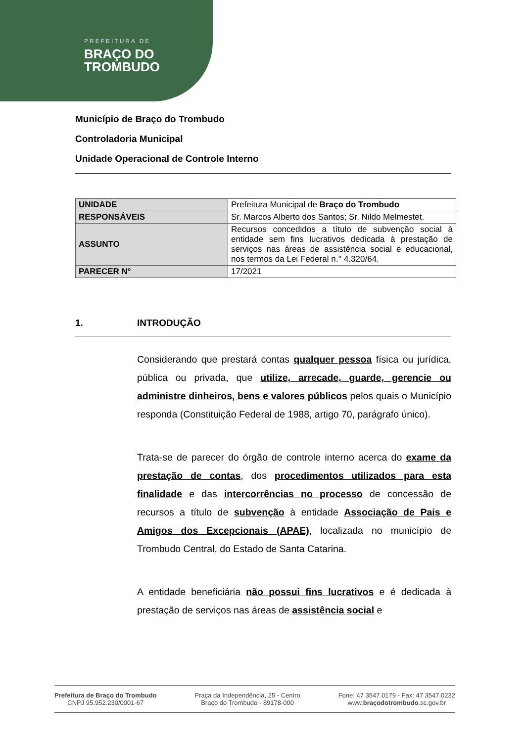PREFEITURA DE
BRAÇO DO
TROMBUDO
Município de Braço do Trombudo
Controladoria Municipal
Unidade Operacional de Controle Interno
| UNIDADE | Prefeitura Municipal de Braço do Trombudo |
| RESPONSÁVEIS | Sr. Marcos Alberto dos Santos; Sr. Nildo Melmestet. |
| ASSUNTO | Recursos concedidos a título de subvenção social à entidade sem fins lucrativos dedicada à prestação de serviços nas áreas de assistência social e educacional, nos termos da Lei Federal n.° 4.320/64. |
| PARECER N° | 17/2021 |
1. INTRODUÇÃO
Considerando que prestará contas qualquer pessoa física ou jurídica, pública ou privada, que utilize, arrecade, guarde, gerencie ou administre dinheiros, bens e valores públicos pelos quais o Município responda (Constituição Federal de 1988, artigo 70, parágrafo único).
Trata-se de parecer do órgão de controle interno acerca do exame da prestação de contas, dos procedimentos utilizados para esta finalidade e das intercorrências no processo de concessão de recursos a título de subvenção à entidade Associação de Pais e Amigos dos Excepcionais (APAE), localizada no município de Trombudo Central, do Estado de Santa Catarina.
A entidade beneficiária não possui fins lucrativos e é dedicada à prestação de serviços nas áreas de assistência social e
Prefeitura de Braço do Trombudo
CNPJ 95.952.230/0001-67
Praça da Independência, 25 - Centro
Braço do Trombudo - 89178-000
Fone: 47 3547.0179 - Fax: 47 3547.0232
www.braçodotrombudo.sc.gov.br